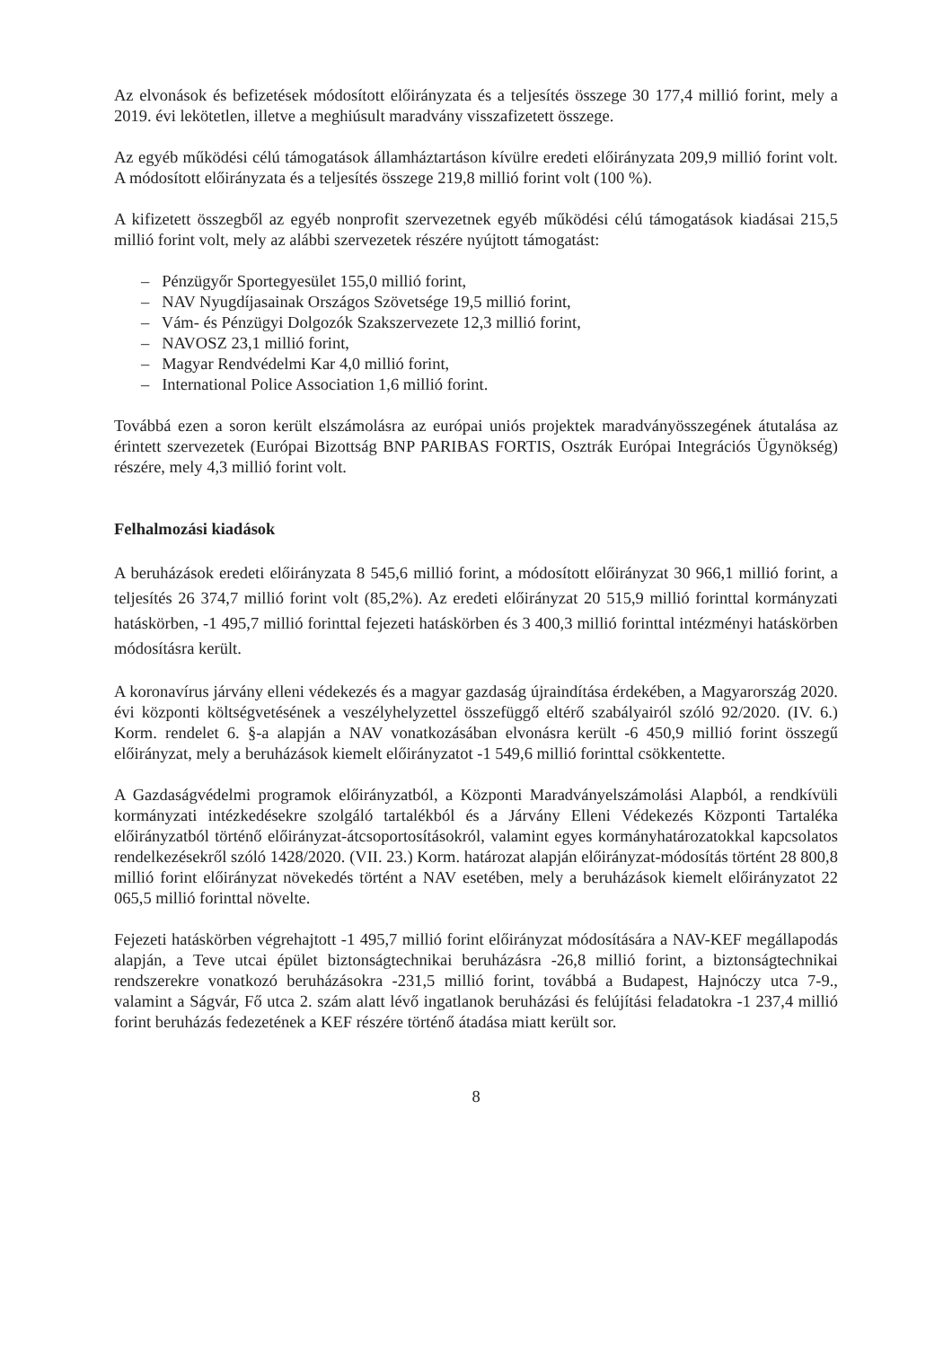Az elvonások és befizetések módosított előirányzata és a teljesítés összege 30 177,4 millió forint, mely a 2019. évi lekötetlen, illetve a meghiúsult maradvány visszafizetett összege.
Az egyéb működési célú támogatások államháztartáson kívülre eredeti előirányzata 209,9 millió forint volt. A módosított előirányzata és a teljesítés összege 219,8 millió forint volt (100 %).
A kifizetett összegből az egyéb nonprofit szervezetnek egyéb működési célú támogatások kiadásai 215,5 millió forint volt, mely az alábbi szervezetek részére nyújtott támogatást:
– Pénzügyőr Sportegyesület 155,0 millió forint,
– NAV Nyugdíjasainak Országos Szövetsége 19,5 millió forint,
– Vám- és Pénzügyi Dolgozók Szakszervezete 12,3 millió forint,
– NAVOSZ 23,1 millió forint,
– Magyar Rendvédelmi Kar 4,0 millió forint,
– International Police Association 1,6 millió forint.
Továbbá ezen a soron került elszámolásra az európai uniós projektek maradványösszegének átutalása az érintett szervezetek (Európai Bizottság BNP PARIBAS FORTIS, Osztrák Európai Integrációs Ügynökség) részére, mely 4,3 millió forint volt.
Felhalmozási kiadások
A beruházások eredeti előirányzata 8 545,6 millió forint, a módosított előirányzat 30 966,1 millió forint, a teljesítés 26 374,7 millió forint volt (85,2%). Az eredeti előirányzat 20 515,9 millió forinttal kormányzati hatáskörben, -1 495,7 millió forinttal fejezeti hatáskörben és 3 400,3 millió forinttal intézményi hatáskörben módosításra került.
A koronavírus járvány elleni védekezés és a magyar gazdaság újraindítása érdekében, a Magyarország 2020. évi központi költségvetésének a veszélyhelyzettel összefüggő eltérő szabályairól szóló 92/2020. (IV. 6.) Korm. rendelet 6. §-a alapján a NAV vonatkozásában elvonásra került -6 450,9 millió forint összegű előirányzat, mely a beruházások kiemelt előirányzatot -1 549,6 millió forinttal csökkentette.
A Gazdaságvédelmi programok előirányzatból, a Központi Maradványelszámolási Alapból, a rendkívüli kormányzati intézkedésekre szolgáló tartalékból és a Járvány Elleni Védekezés Központi Tartaléka előirányzatból történő előirányzat-átcsoportosításokról, valamint egyes kormányhatározatokkal kapcsolatos rendelkezésekről szóló 1428/2020. (VII. 23.) Korm. határozat alapján előirányzat-módosítás történt 28 800,8 millió forint előirányzat növekedés történt a NAV esetében, mely a beruházások kiemelt előirányzatot 22 065,5 millió forinttal növelte.
Fejezeti hatáskörben végrehajtott -1 495,7 millió forint előirányzat módosítására a NAV-KEF megállapodás alapján, a Teve utcai épület biztonságtechnikai beruházásra -26,8 millió forint, a biztonságtechnikai rendszerekre vonatkozó beruházásokra -231,5 millió forint, továbbá a Budapest, Hajnóczy utca 7-9., valamint a Ságvár, Fő utca 2. szám alatt lévő ingatlanok beruházási és felújítási feladatokra -1 237,4 millió forint beruházás fedezetének a KEF részére történő átadása miatt került sor.
8